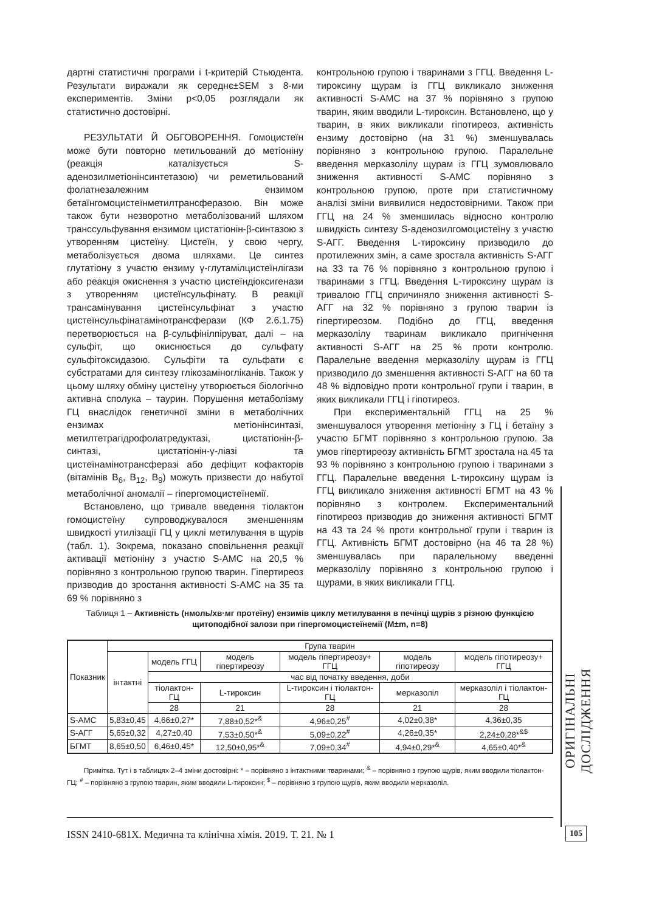дартні статистичні програми і t-критерій Стьюдента. Результати виражали як середнє±SEM з 8-ми експериментів. Зміни p<0,05 розглядали як статистично достовірні.
РЕЗУЛЬТАТИ Й ОБГОВОРЕННЯ. Гомоцистеїн може бути повторно метильований до метіоніну (реакція каталізується S-аденозилметіонінсинтетазою) чи реметильований фолатнезалежним ензимом бетаїнгомоцистеїнметилтрансферазою. Він може також бути незворотно метаболізований шляхом транссульфування ензимом цистатіонін-β-синтазою з утворенням цистеїну. Цистеїн, у свою чергу, метаболізується двома шляхами. Це синтез глутатіону з участю ензиму γ-глутамілцистеїнлігази або реакція окиснення з участю цистеїндіоксигенази з утворенням цистеїнсульфінату. В реакції трансамінування цистеїнсульфінат з участю цистеїнсульфінатамінотрансферази (КФ 2.6.1.75) перетворюється на β-сульфінілпіруват, далі – на сульфіт, що окиснюється до сульфату сульфітоксидазою. Сульфіти та сульфати є субстратами для синтезу глікозаміногліканів. Також у цьому шляху обміну цистеїну утворюється біологічно активна сполука – таурин. Порушення метаболізму ГЦ внаслідок генетичної зміни в метаболічних ензимах метіонінсинтазі, метилтетрагідрофолатредуктазі, цистатіонін-β-синтазі, цистатіонін-γ-ліазі та цистеїнамінотрансферазі або дефіцит кофакторів (вітамінів B<sub>6</sub>, B<sub>12</sub>, B<sub>9</sub>) можуть призвести до набутої метаболічної аномалії – гіпергомоцистеїнемії.
Встановлено, що тривале введення тіолактон гомоцистеїну супроводжувалося зменшенням швидкості утилізації ГЦ у циклі метилування в щурів (табл. 1). Зокрема, показано сповільнення реакції активації метіоніну з участю S-АМС на 20,5 % порівняно з контрольною групою тварин. Гіпертиреоз призводив до зростання активності S-АМС на 35 та 69 % порівняно з
контрольною групою і тваринами з ГГЦ. Введення L-тироксину щурам із ГГЦ викликало зниження активності S-АМС на 37 % порівняно з групою тварин, яким вводили L-тироксин. Встановлено, що у тварин, в яких викликали гіпотиреоз, активність ензиму достовірно (на 31 %) зменшувалась порівняно з контрольною групою. Паралельне введення мерказолілу щурам із ГГЦ зумовлювало зниження активності S-АМС порівняно з контрольною групою, проте при статистичному аналізі зміни виявилися недостовірними. Також при ГГЦ на 24 % зменшилась відносно контролю швидкість синтезу S-аденозилгомоцистеїну з участю S-АГГ. Введення L-тироксину призводило до протилежних змін, а саме зростала активність S-АГГ на 33 та 76 % порівняно з контрольною групою і тваринами з ГГЦ. Введення L-тироксину щурам із тривалою ГГЦ спричиняло зниження активності S-АГГ на 32 % порівняно з групою тварин із гіпертиреозом. Подібно до ГГЦ, введення мерказолілу тваринам викликало пригнічення активності S-АГГ на 25 % проти контролю. Паралельне введення мерказолілу щурам із ГГЦ призводило до зменшення активності S-АГГ на 60 та 48 % відповідно проти контрольної групи і тварин, в яких викликали ГГЦ і гіпотиреоз.
При експериментальній ГГЦ на 25 % зменшувалося утворення метіоніну з ГЦ і бетаїну з участю БГМТ порівняно з контрольною групою. За умов гіпертиреозу активність БГМТ зростала на 45 та 93 % порівняно з контрольною групою і тваринами з ГГЦ. Паралельне введення L-тироксину щурам із ГГЦ викликало зниження активності БГМТ на 43 % порівняно з контролем. Експериментальний гіпотиреоз призводив до зниження активності БГМТ на 43 та 24 % проти контрольної групи і тварин із ГГЦ. Активність БГМТ достовірно (на 46 та 28 %) зменшувалась при паралельному введенні мерказолілу порівняно з контрольною групою і щурами, в яких викликали ГГЦ.
Таблиця 1 – Активність (нмоль/хв·мг протеїну) ензимів циклу метилування в печінці щурів з різною функцією щитоподібної залози при гіпергомоцистеїнемії (M±m, n=8)
| Показник | Група тварин | | | | | |
| --- | --- | --- | --- | --- | --- | --- |
| | інтактні | модель ГГЦ | модель гіпертиреозу | модель гіпертиреозу+ ГГЦ | модель гіпотиреозу | модель гіпотиреозу+ ГГЦ |
| | | час від початку введення, доби | | | | |
| | | тіолактон-ГЦ | L-тироксин | L-тироксин і тіолактон-ГЦ | мерказоліл | мерказоліл і тіолактон-ГЦ |
| | | 28 | 21 | 28 | 21 | 28 |
| S-АМС | 5,83±0,45 | 4,66±0,27* | 7,88±0,52*<sup>&</sup> | 4,96±0,25<sup>#</sup> | 4,02±0,38* | 4,36±0,35 |
| S-АГГ | 5,65±0,32 | 4,27±0,40 | 7,53±0,50*<sup>&</sup> | 5,09±0,22<sup>#</sup> | 4,26±0,35* | 2,24±0,28*<sup>&$</sup> |
| БГМТ | 8,65±0,50 | 6,46±0,45* | 12,50±0,95*<sup>&</sup> | 7,09±0,34<sup>#</sup> | 4,94±0,29*<sup>&</sup> | 4,65±0,40*<sup>&</sup> |
Примітка. Тут і в таблицях 2–4 зміни достовірні: * – порівняно з інтактними тваринами; <sup>&</sup> – порівняно з групою щурів, яким вводили тіолактон-ГЦ; <sup>#</sup> – порівняно з групою тварин, яким вводили L-тироксин; <sup>$</sup> – порівняно з групою щурів, яким вводили мерказоліл.
ОРИГІНАЛЬНІ ДОСЛІДЖЕННЯ
ISSN 2410-681X. Медична та клінічна хімія. 2019. Т. 21. № 1
105